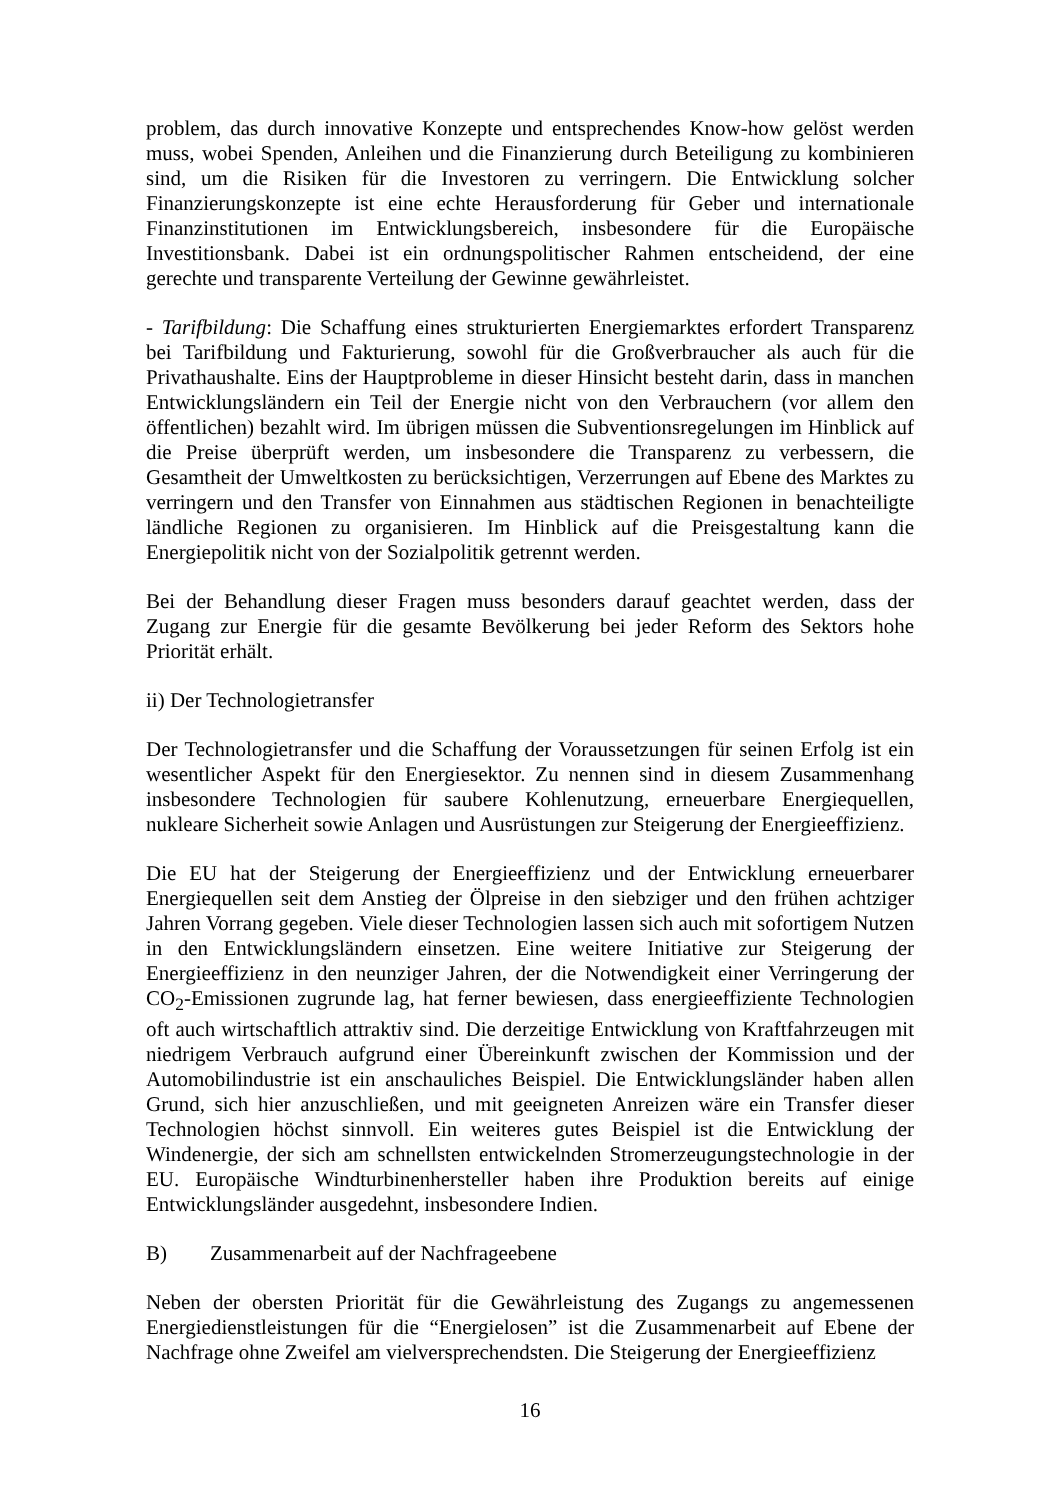problem, das durch innovative Konzepte und entsprechendes Know-how gelöst werden muss, wobei Spenden, Anleihen und die Finanzierung durch Beteiligung zu kombinieren sind, um die Risiken für die Investoren zu verringern. Die Entwicklung solcher Finanzierungskonzepte ist eine echte Herausforderung für Geber und internationale Finanzinstitutionen im Entwicklungsbereich, insbesondere für die Europäische Investitionsbank. Dabei ist ein ordnungspolitischer Rahmen entscheidend, der eine gerechte und transparente Verteilung der Gewinne gewährleistet.
- Tarifbildung: Die Schaffung eines strukturierten Energiemarktes erfordert Transparenz bei Tarifbildung und Fakturierung, sowohl für die Großverbraucher als auch für die Privathaushalte. Eins der Hauptprobleme in dieser Hinsicht besteht darin, dass in manchen Entwicklungsländern ein Teil der Energie nicht von den Verbrauchern (vor allem den öffentlichen) bezahlt wird. Im übrigen müssen die Subventionsregelungen im Hinblick auf die Preise überprüft werden, um insbesondere die Transparenz zu verbessern, die Gesamtheit der Umweltkosten zu berücksichtigen, Verzerrungen auf Ebene des Marktes zu verringern und den Transfer von Einnahmen aus städtischen Regionen in benachteiligte ländliche Regionen zu organisieren. Im Hinblick auf die Preisgestaltung kann die Energiepolitik nicht von der Sozialpolitik getrennt werden.
Bei der Behandlung dieser Fragen muss besonders darauf geachtet werden, dass der Zugang zur Energie für die gesamte Bevölkerung bei jeder Reform des Sektors hohe Priorität erhält.
ii) Der Technologietransfer
Der Technologietransfer und die Schaffung der Voraussetzungen für seinen Erfolg ist ein wesentlicher Aspekt für den Energiesektor. Zu nennen sind in diesem Zusammenhang insbesondere Technologien für saubere Kohlenutzung, erneuerbare Energiequellen, nukleare Sicherheit sowie Anlagen und Ausrüstungen zur Steigerung der Energieeffizienz.
Die EU hat der Steigerung der Energieeffizienz und der Entwicklung erneuerbarer Energiequellen seit dem Anstieg der Ölpreise in den siebziger und den frühen achtziger Jahren Vorrang gegeben. Viele dieser Technologien lassen sich auch mit sofortigem Nutzen in den Entwicklungsländern einsetzen. Eine weitere Initiative zur Steigerung der Energieeffizienz in den neunziger Jahren, der die Notwendigkeit einer Verringerung der CO<sub>2</sub>-Emissionen zugrunde lag, hat ferner bewiesen, dass energieeffiziente Technologien oft auch wirtschaftlich attraktiv sind. Die derzeitige Entwicklung von Kraftfahrzeugen mit niedrigem Verbrauch aufgrund einer Übereinkunft zwischen der Kommission und der Automobilindustrie ist ein anschauliches Beispiel. Die Entwicklungsländer haben allen Grund, sich hier anzuschließen, und mit geeigneten Anreizen wäre ein Transfer dieser Technologien höchst sinnvoll. Ein weiteres gutes Beispiel ist die Entwicklung der Windenergie, der sich am schnellsten entwickelnden Stromerzeugungstechnologie in der EU. Europäische Windturbinenhersteller haben ihre Produktion bereits auf einige Entwicklungsländer ausgedehnt, insbesondere Indien.
B) Zusammenarbeit auf der Nachfrageebene
Neben der obersten Priorität für die Gewährleistung des Zugangs zu angemessenen Energiedienstleistungen für die “Energielosen” ist die Zusammenarbeit auf Ebene der Nachfrage ohne Zweifel am vielversprechendsten. Die Steigerung der Energieeffizienz
16